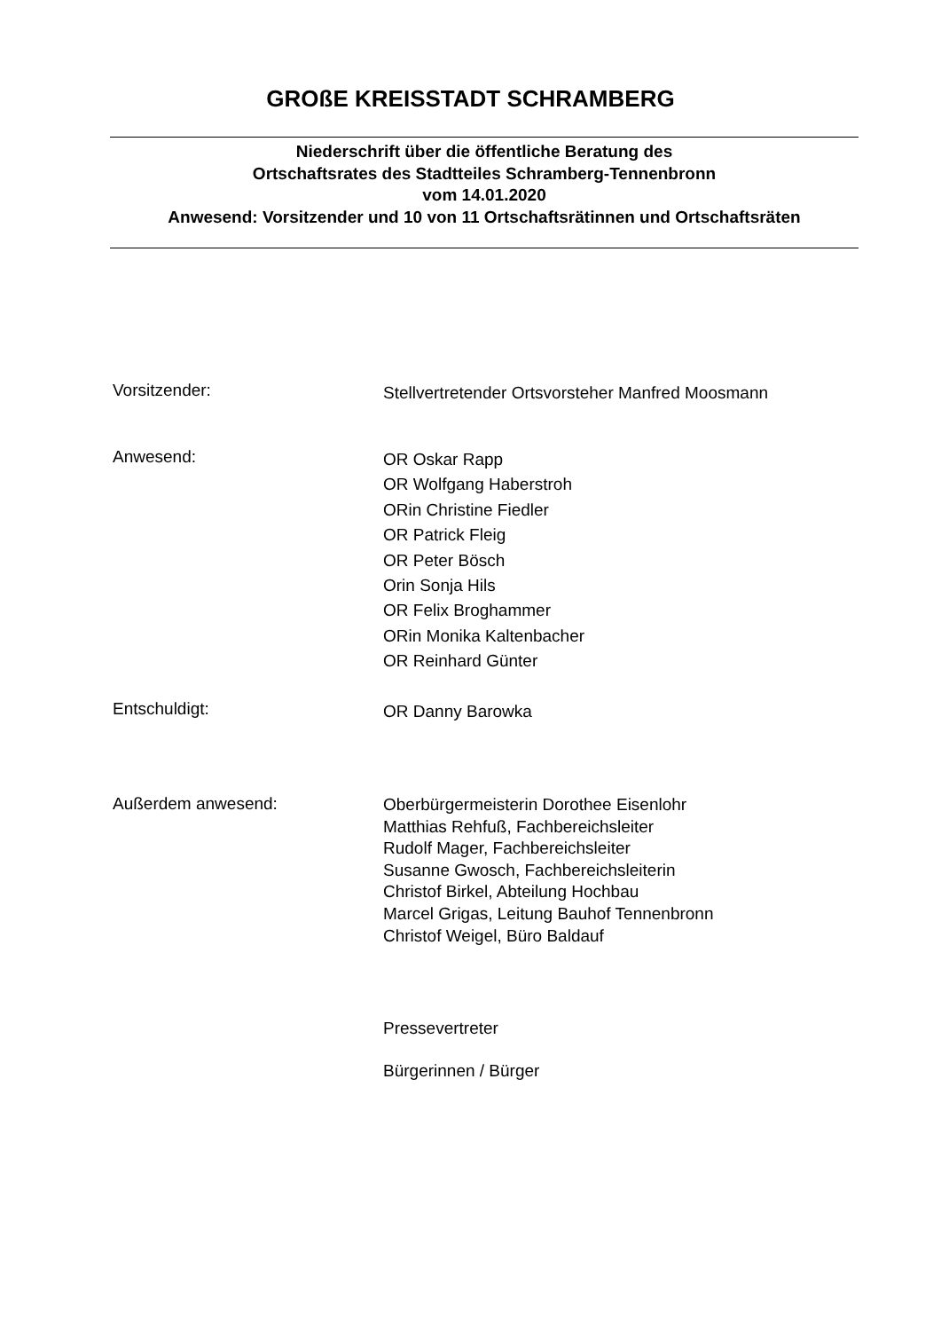GROßE KREISSTADT SCHRAMBERG
Niederschrift über die öffentliche Beratung des
Ortschaftsrates des Stadtteiles Schramberg-Tennenbronn
vom 14.01.2020
Anwesend: Vorsitzender und 10 von 11 Ortschaftsrätinnen und Ortschaftsräten
Vorsitzender:
Stellvertretender Ortsvorsteher Manfred Moosmann
Anwesend:
OR Oskar Rapp
OR Wolfgang Haberstroh
ORin Christine Fiedler
OR Patrick Fleig
OR Peter Bösch
Orin Sonja Hils
OR Felix Broghammer
ORin Monika Kaltenbacher
OR Reinhard Günter
Entschuldigt:
OR Danny Barowka
Außerdem anwesend:
Oberbürgermeisterin Dorothee Eisenlohr
Matthias Rehfuß, Fachbereichsleiter
Rudolf Mager, Fachbereichsleiter
Susanne Gwosch, Fachbereichsleiterin
Christof Birkel, Abteilung Hochbau
Marcel Grigas, Leitung Bauhof Tennenbronn
Christof Weigel, Büro Baldauf
Pressevertreter
Bürgerinnen / Bürger